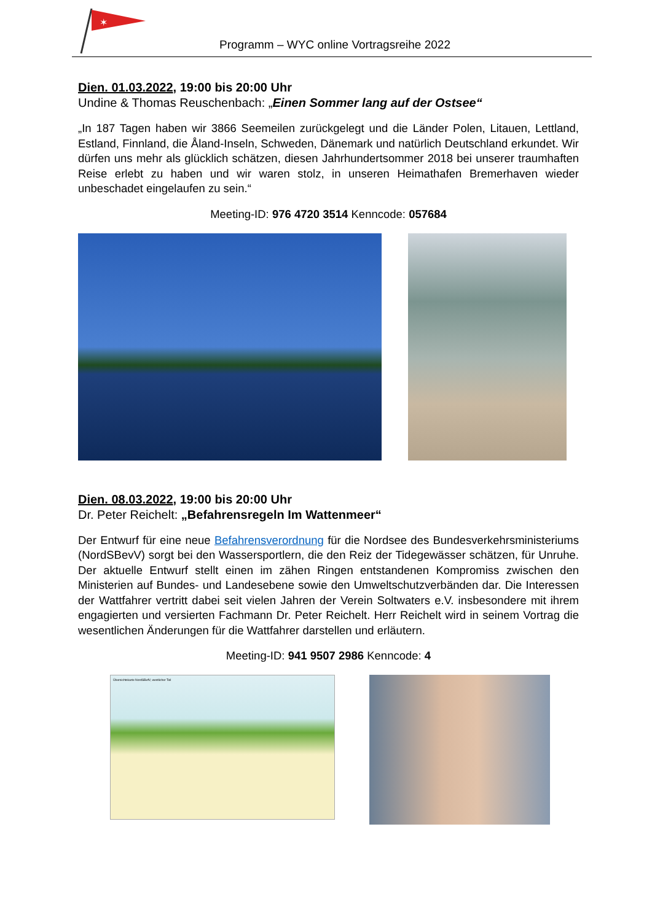✶
Programm – WYC online Vortragsreihe 2022
Dien. 01.03.2022, 19:00 bis 20:00 Uhr
Undine & Thomas Reuschenbach: „Einen Sommer lang auf der Ostsee“
„In 187 Tagen haben wir 3866 Seemeilen zurückgelegt und die Länder Polen, Litauen, Lettland, Estland, Finnland, die Åland-Inseln, Schweden, Dänemark und natürlich Deutschland erkundet. Wir dürfen uns mehr als glücklich schätzen, diesen Jahrhundertsommer 2018 bei unserer traumhaften Reise erlebt zu haben und wir waren stolz, in unseren Heimathafen Bremerhaven wieder unbeschadet eingelaufen zu sein.“
Meeting-ID: 976 4720 3514 Kenncode: 057684
Dien. 08.03.2022, 19:00 bis 20:00 Uhr
Dr. Peter Reichelt: „Befahrensregeln Im Wattenmeer“
Der Entwurf für eine neue Befahrensverordnung für die Nordsee des Bundesverkehrsministeriums (NordSBevV) sorgt bei den Wassersportlern, die den Reiz der Tidegewässer schätzen, für Unruhe. Der aktuelle Entwurf stellt einen im zähen Ringen entstandenen Kompromiss zwischen den Ministerien auf Bundes- und Landesebene sowie den Umweltschutzverbänden dar. Die Interessen der Wattfahrer vertritt dabei seit vielen Jahren der Verein Soltwaters e.V. insbesondere mit ihrem engagierten und versierten Fachmann Dr. Peter Reichelt. Herr Reichelt wird in seinem Vortrag die wesentlichen Änderungen für die Wattfahrer darstellen und erläutern.
Meeting-ID: 941 9507 2986 Kenncode: 4
Übersichtskarte NordSBefV, westlicher Teil